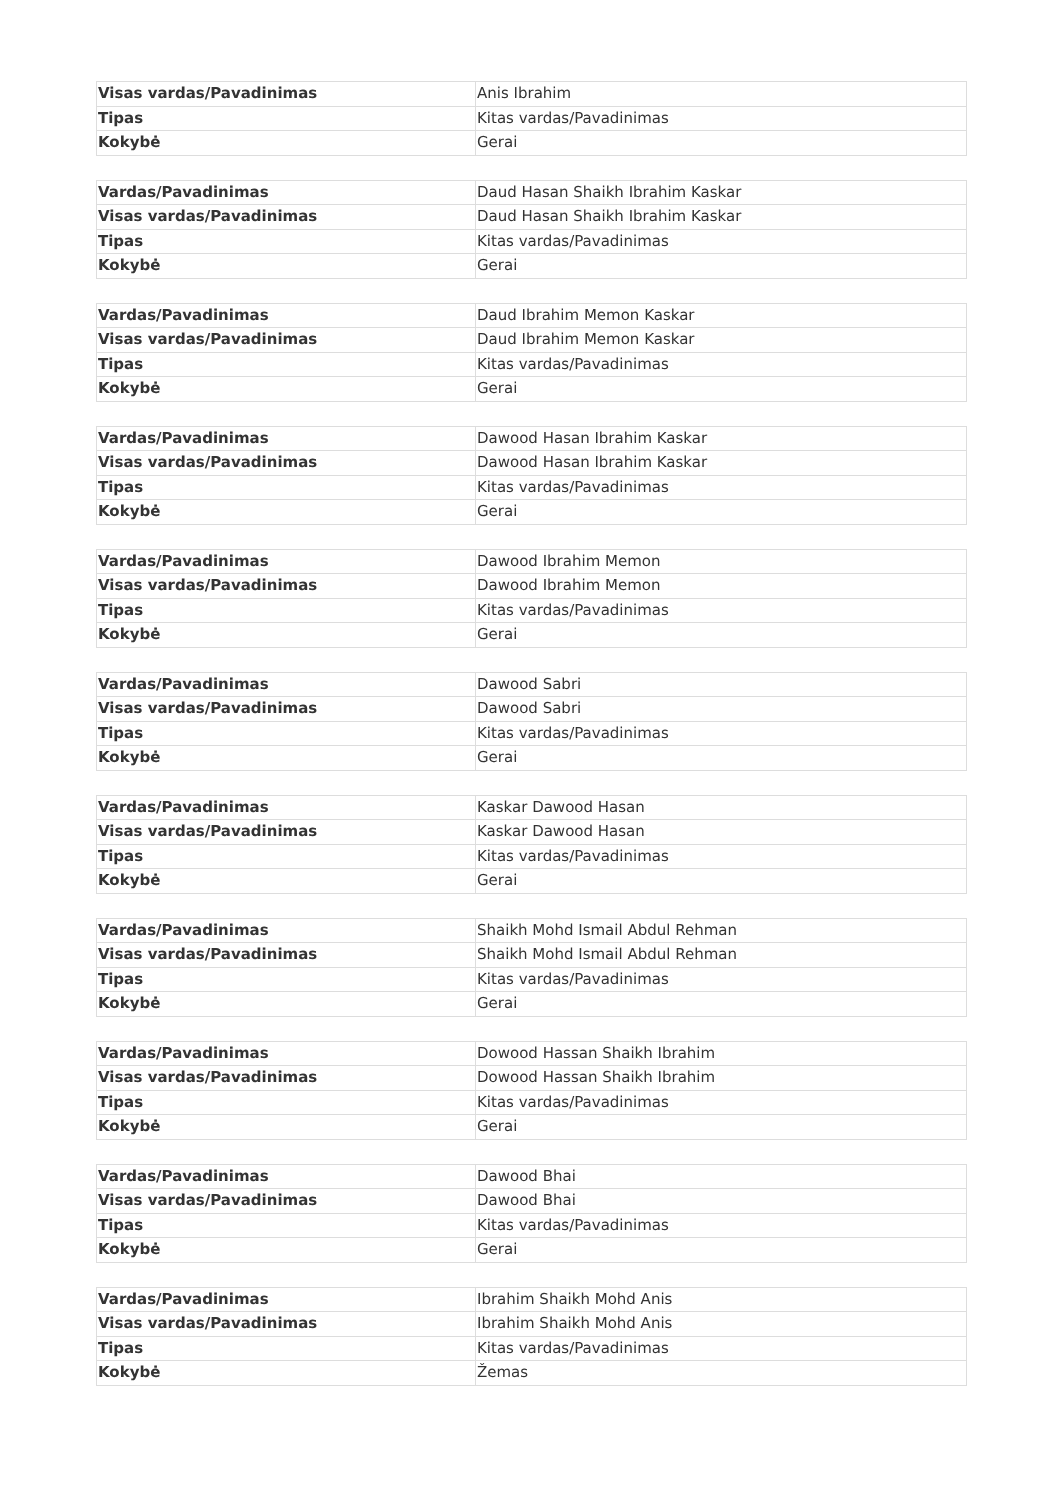| Visas vardas/Pavadinimas | Anis Ibrahim |
| Tipas | Kitas vardas/Pavadinimas |
| Kokybė | Gerai |
| Vardas/Pavadinimas | Daud Hasan Shaikh Ibrahim Kaskar |
| Visas vardas/Pavadinimas | Daud Hasan Shaikh Ibrahim Kaskar |
| Tipas | Kitas vardas/Pavadinimas |
| Kokybė | Gerai |
| Vardas/Pavadinimas | Daud Ibrahim Memon Kaskar |
| Visas vardas/Pavadinimas | Daud Ibrahim Memon Kaskar |
| Tipas | Kitas vardas/Pavadinimas |
| Kokybė | Gerai |
| Vardas/Pavadinimas | Dawood Hasan Ibrahim Kaskar |
| Visas vardas/Pavadinimas | Dawood Hasan Ibrahim Kaskar |
| Tipas | Kitas vardas/Pavadinimas |
| Kokybė | Gerai |
| Vardas/Pavadinimas | Dawood Ibrahim Memon |
| Visas vardas/Pavadinimas | Dawood Ibrahim Memon |
| Tipas | Kitas vardas/Pavadinimas |
| Kokybė | Gerai |
| Vardas/Pavadinimas | Dawood Sabri |
| Visas vardas/Pavadinimas | Dawood Sabri |
| Tipas | Kitas vardas/Pavadinimas |
| Kokybė | Gerai |
| Vardas/Pavadinimas | Kaskar Dawood Hasan |
| Visas vardas/Pavadinimas | Kaskar Dawood Hasan |
| Tipas | Kitas vardas/Pavadinimas |
| Kokybė | Gerai |
| Vardas/Pavadinimas | Shaikh Mohd Ismail Abdul Rehman |
| Visas vardas/Pavadinimas | Shaikh Mohd Ismail Abdul Rehman |
| Tipas | Kitas vardas/Pavadinimas |
| Kokybė | Gerai |
| Vardas/Pavadinimas | Dowood Hassan Shaikh Ibrahim |
| Visas vardas/Pavadinimas | Dowood Hassan Shaikh Ibrahim |
| Tipas | Kitas vardas/Pavadinimas |
| Kokybė | Gerai |
| Vardas/Pavadinimas | Dawood Bhai |
| Visas vardas/Pavadinimas | Dawood Bhai |
| Tipas | Kitas vardas/Pavadinimas |
| Kokybė | Gerai |
| Vardas/Pavadinimas | Ibrahim Shaikh Mohd Anis |
| Visas vardas/Pavadinimas | Ibrahim Shaikh Mohd Anis |
| Tipas | Kitas vardas/Pavadinimas |
| Kokybė | Žemas |